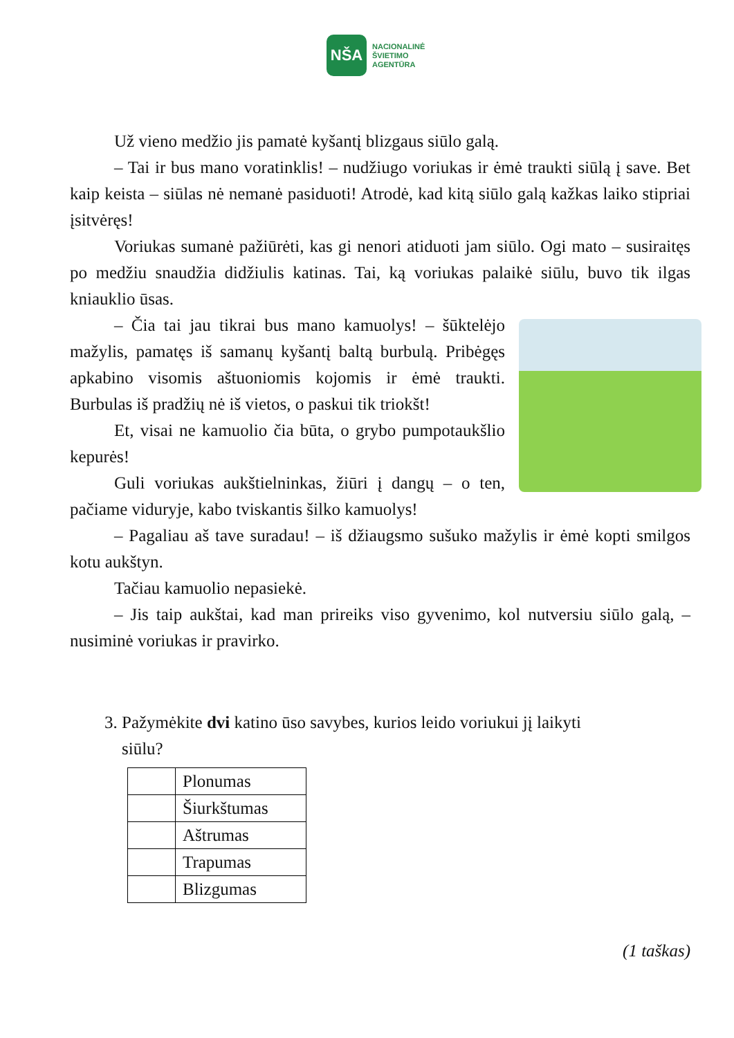NŠA
NACIONALINĖ
ŠVIETIMO
AGENTŪRA
Už vieno medžio jis pamatė kyšantį blizgaus siūlo galą.
– Tai ir bus mano voratinklis! – nudžiugo voriukas ir ėmė traukti siūlą į save. Bet kaip keista – siūlas nė nemanė pasiduoti! Atrodė, kad kitą siūlo galą kažkas laiko stipriai įsitvėręs!
Voriukas sumanė pažiūrėti, kas gi nenori atiduoti jam siūlo. Ogi mato – susiraitęs po medžiu snaudžia didžiulis katinas. Tai, ką voriukas palaikė siūlu, buvo tik ilgas kniauklio ūsas.
– Čia tai jau tikrai bus mano kamuolys! – šūktelėjo mažylis, pamatęs iš samanų kyšantį baltą burbulą. Pribėgęs apkabino visomis aštuoniomis kojomis ir ėmė traukti. Burbulas iš pradžių nė iš vietos, o paskui tik triokšt!
Et, visai ne kamuolio čia būta, o grybo pumpotaukšlio kepurės!
Guli voriukas aukštielninkas, žiūri į dangų – o ten, pačiame viduryje, kabo tviskantis šilko kamuolys!
– Pagaliau aš tave suradau! – iš džiaugsmo sušuko mažylis ir ėmė kopti smilgos kotu aukštyn.
Tačiau kamuolio nepasiekė.
– Jis taip aukštai, kad man prireiks viso gyvenimo, kol nutversiu siūlo galą, – nusiminė voriukas ir pravirko.
3. Pažymėkite dvi katino ūso savybes, kurios leido voriukui jį laikyti
siūlu?
| | Plonumas |
| | Šiurkštumas |
| | Aštrumas |
| | Trapumas |
| | Blizgumas |
(1 taškas)